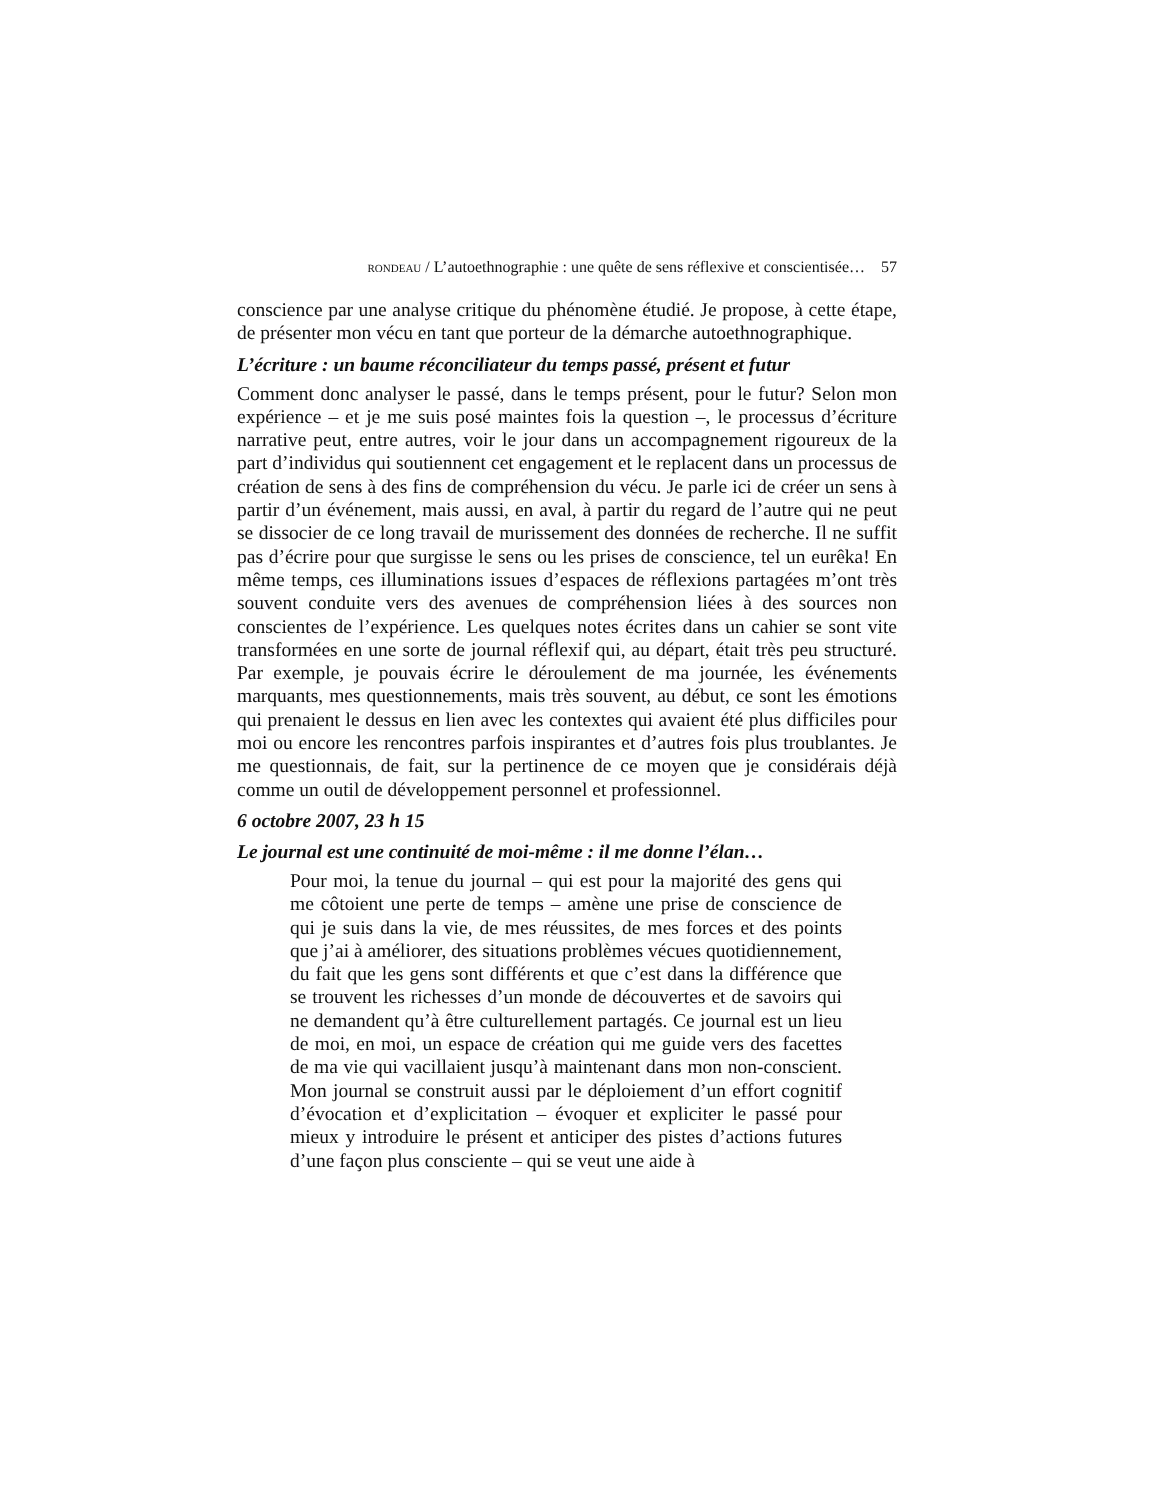RONDEAU / L’autoethnographie : une quête de sens réflexive et conscientisée… 57
conscience par une analyse critique du phénomène étudié. Je propose, à cette étape, de présenter mon vécu en tant que porteur de la démarche autoethnographique.
L’écriture : un baume réconciliateur du temps passé, présent et futur
Comment donc analyser le passé, dans le temps présent, pour le futur? Selon mon expérience – et je me suis posé maintes fois la question –, le processus d’écriture narrative peut, entre autres, voir le jour dans un accompagnement rigoureux de la part d’individus qui soutiennent cet engagement et le replacent dans un processus de création de sens à des fins de compréhension du vécu. Je parle ici de créer un sens à partir d’un événement, mais aussi, en aval, à partir du regard de l’autre qui ne peut se dissocier de ce long travail de murissement des données de recherche. Il ne suffit pas d’écrire pour que surgisse le sens ou les prises de conscience, tel un eurêka! En même temps, ces illuminations issues d’espaces de réflexions partagées m’ont très souvent conduite vers des avenues de compréhension liées à des sources non conscientes de l’expérience. Les quelques notes écrites dans un cahier se sont vite transformées en une sorte de journal réflexif qui, au départ, était très peu structuré. Par exemple, je pouvais écrire le déroulement de ma journée, les événements marquants, mes questionnements, mais très souvent, au début, ce sont les émotions qui prenaient le dessus en lien avec les contextes qui avaient été plus difficiles pour moi ou encore les rencontres parfois inspirantes et d’autres fois plus troublantes. Je me questionnais, de fait, sur la pertinence de ce moyen que je considérais déjà comme un outil de développement personnel et professionnel.
6 octobre 2007, 23 h 15
Le journal est une continuité de moi-même : il me donne l’élan…
Pour moi, la tenue du journal – qui est pour la majorité des gens qui me côtoient une perte de temps – amène une prise de conscience de qui je suis dans la vie, de mes réussites, de mes forces et des points que j’ai à améliorer, des situations problèmes vécues quotidiennement, du fait que les gens sont différents et que c’est dans la différence que se trouvent les richesses d’un monde de découvertes et de savoirs qui ne demandent qu’à être culturellement partagés. Ce journal est un lieu de moi, en moi, un espace de création qui me guide vers des facettes de ma vie qui vacillaient jusqu’à maintenant dans mon non-conscient. Mon journal se construit aussi par le déploiement d’un effort cognitif d’évocation et d’explicitation – évoquer et expliciter le passé pour mieux y introduire le présent et anticiper des pistes d’actions futures d’une façon plus consciente – qui se veut une aide à